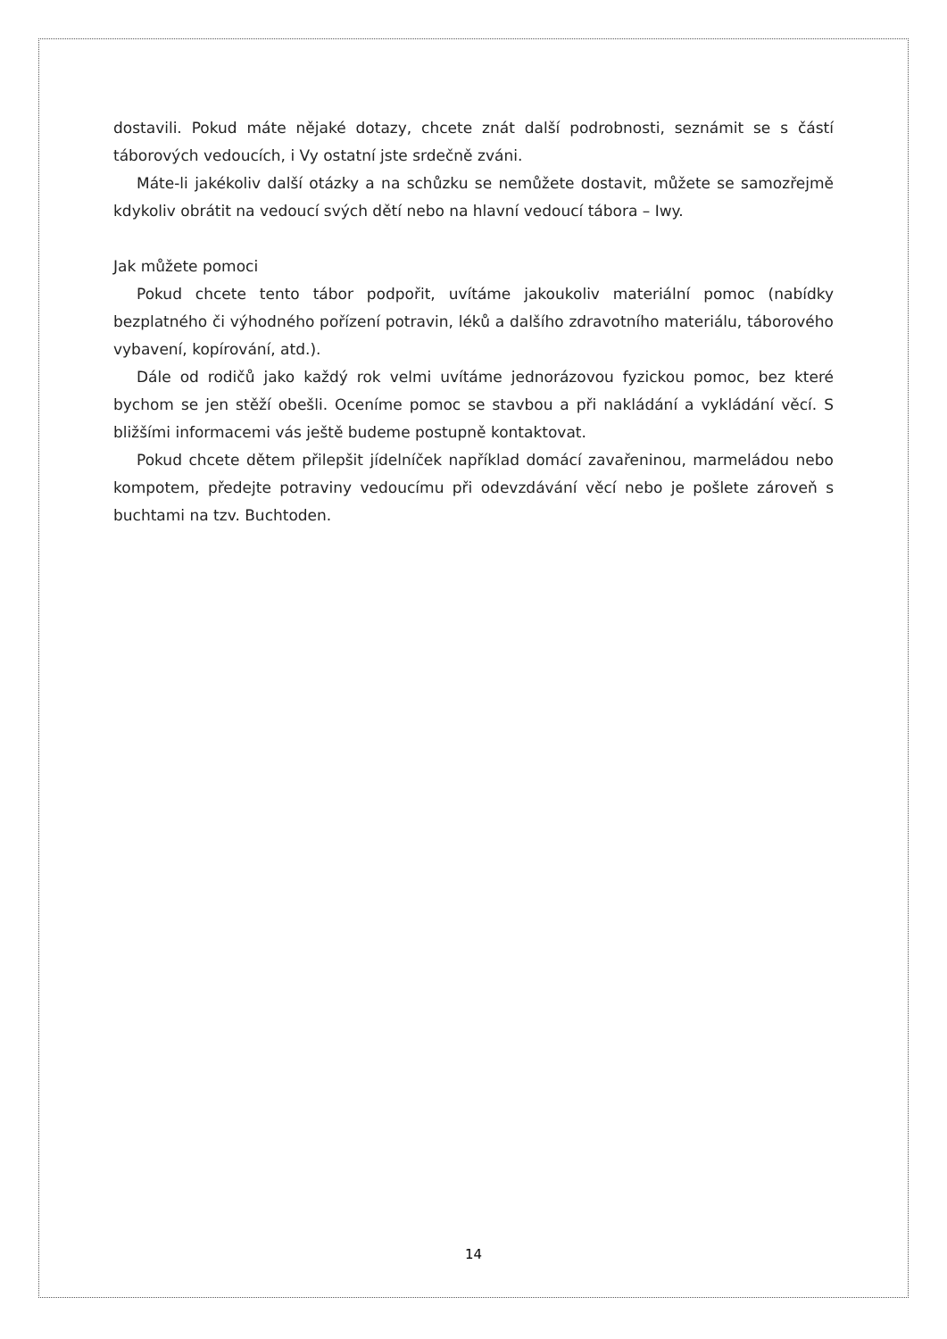dostavili. Pokud máte nějaké dotazy, chcete znát další podrobnosti, seznámit se s částí táborových vedoucích, i Vy ostatní jste srdečně zváni.
Máte-li jakékoliv další otázky a na schůzku se nemůžete dostavit, můžete se samozřejmě kdykoliv obrátit na vedoucí svých dětí nebo na hlavní vedoucí tábora – Iwy.
Jak můžete pomoci
Pokud chcete tento tábor podpořit, uvítáme jakoukoliv materiální pomoc (nabídky bezplatného či výhodného pořízení potravin, léků a dalšího zdravotního materiálu, táborového vybavení, kopírování, atd.).
Dále od rodičů jako každý rok velmi uvítáme jednorázovou fyzickou pomoc, bez které bychom se jen stěží obešli. Oceníme pomoc se stavbou a při nakládání a vykládání věcí. S bližšími informacemi vás ještě budeme postupně kontaktovat.
Pokud chcete dětem přilepšit jídelníček například domácí zavařeninou, marmeládou nebo kompotem, předejte potraviny vedoucímu při odevzdávání věcí nebo je pošlete zároveň s buchtami na tzv. Buchtoden.
14